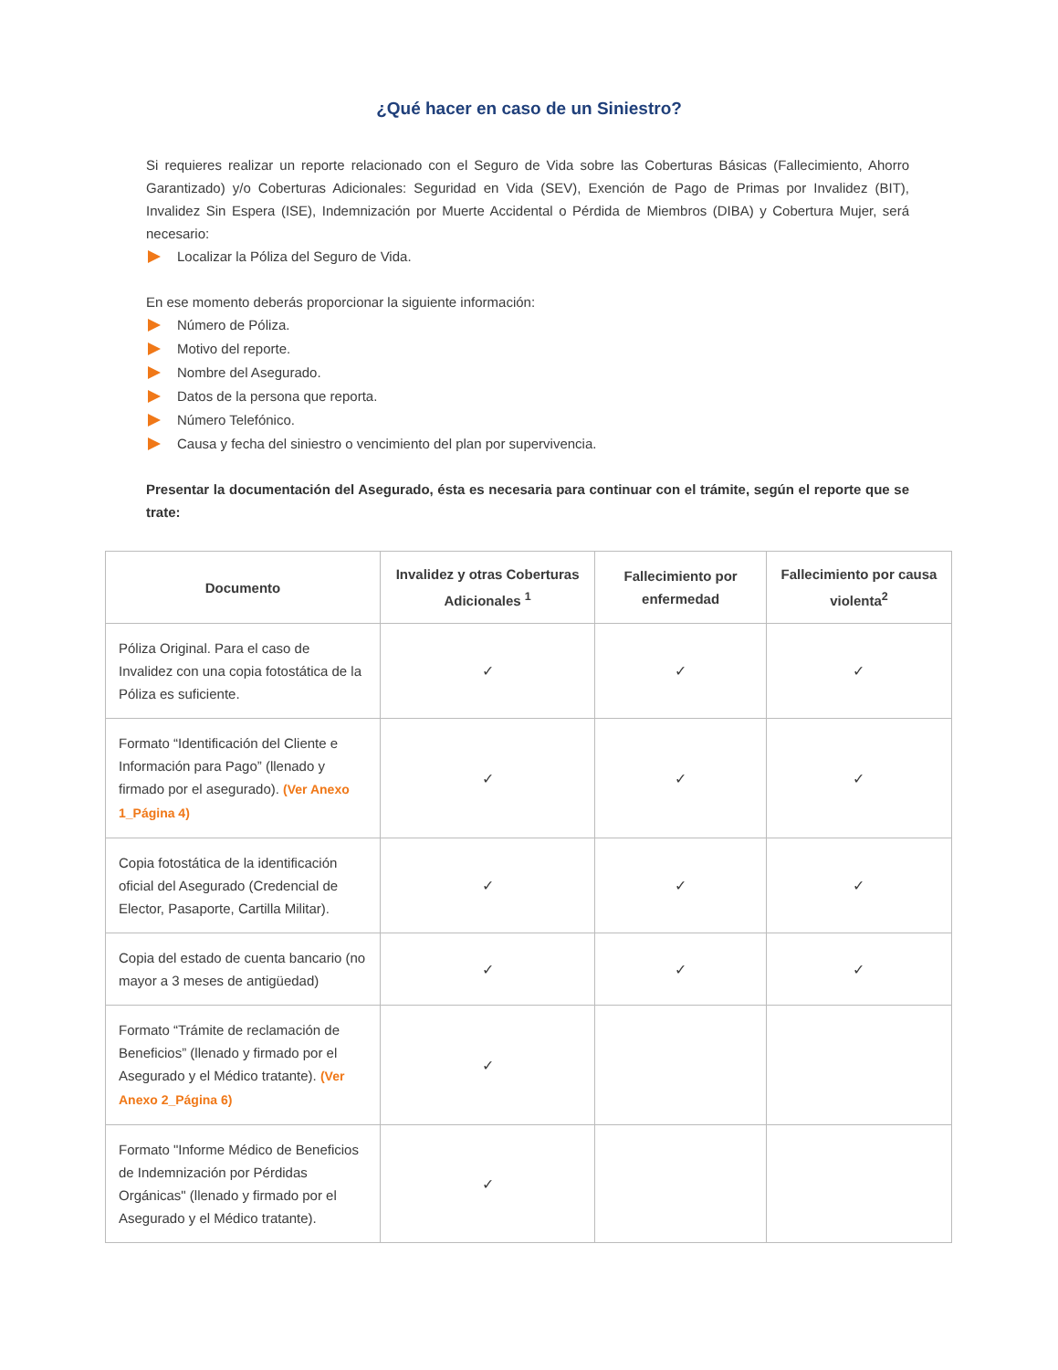¿Qué hacer en caso de un Siniestro?
Si requieres realizar un reporte relacionado con el Seguro de Vida sobre las Coberturas Básicas (Fallecimiento, Ahorro Garantizado) y/o Coberturas Adicionales: Seguridad en Vida (SEV), Exención de Pago de Primas por Invalidez (BIT), Invalidez Sin Espera (ISE), Indemnización por Muerte Accidental o Pérdida de Miembros (DIBA) y Cobertura Mujer, será necesario:
Localizar la Póliza del Seguro de Vida.
En ese momento deberás proporcionar la siguiente información:
Número de Póliza.
Motivo del reporte.
Nombre del Asegurado.
Datos de la persona que reporta.
Número Telefónico.
Causa y fecha del siniestro o vencimiento del plan por supervivencia.
Presentar la documentación del Asegurado, ésta es necesaria para continuar con el trámite, según el reporte que se trate:
| Documento | Invalidez y otras Coberturas Adicionales <sup>1</sup> | Fallecimiento por enfermedad | Fallecimiento por causa violenta<sup>2</sup> |
| --- | --- | --- | --- |
| Póliza Original. Para el caso de Invalidez con una copia fotostática de la Póliza es suficiente. | ✓ | ✓ | ✓ |
| Formato “Identificación del Cliente e Información para Pago” (llenado y firmado por el asegurado). (Ver Anexo 1_Página 4) | ✓ | ✓ | ✓ |
| Copia fotostática de la identificación oficial del Asegurado (Credencial de Elector, Pasaporte, Cartilla Militar). | ✓ | ✓ | ✓ |
| Copia del estado de cuenta bancario (no mayor a 3 meses de antigüedad) | ✓ | ✓ | ✓ |
| Formato “Trámite de reclamación de Beneficios” (llenado y firmado por el Asegurado y el Médico tratante). (Ver Anexo 2_Página 6) | ✓ | | |
| Formato "Informe Médico de Beneficios de Indemnización por Pérdidas Orgánicas" (llenado y firmado por el Asegurado y el Médico tratante). | ✓ | | |